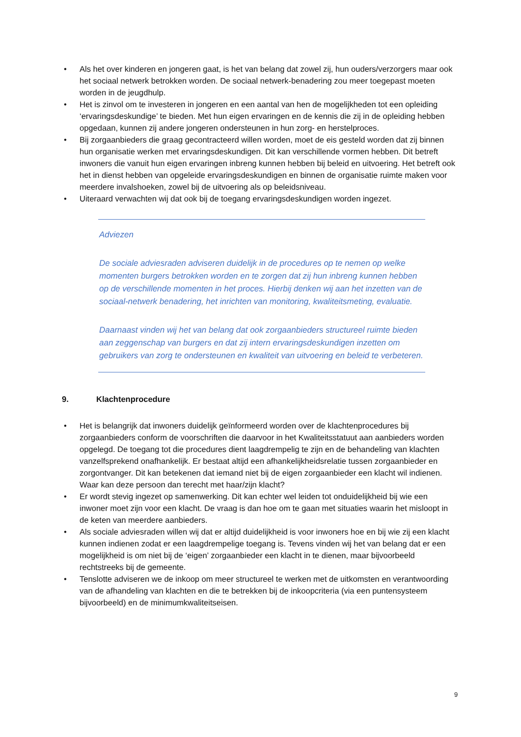• Als het over kinderen en jongeren gaat, is het van belang dat zowel zij, hun ouders/verzorgers maar ook het sociaal netwerk betrokken worden. De sociaal netwerk-benadering zou meer toegepast moeten worden in de jeugdhulp.
• Het is zinvol om te investeren in jongeren en een aantal van hen de mogelijkheden tot een opleiding ‘ervaringsdeskundige’ te bieden. Met hun eigen ervaringen en de kennis die zij in de opleiding hebben opgedaan, kunnen zij andere jongeren ondersteunen in hun zorg- en herstelproces.
• Bij zorgaanbieders die graag gecontracteerd willen worden, moet de eis gesteld worden dat zij binnen hun organisatie werken met ervaringsdeskundigen. Dit kan verschillende vormen hebben. Dit betreft inwoners die vanuit hun eigen ervaringen inbreng kunnen hebben bij beleid en uitvoering. Het betreft ook het in dienst hebben van opgeleide ervaringsdeskundigen en binnen de organisatie ruimte maken voor meerdere invalshoeken, zowel bij de uitvoering als op beleidsniveau.
• Uiteraard verwachten wij dat ook bij de toegang ervaringsdeskundigen worden ingezet.
Adviezen
De sociale adviesraden adviseren duidelijk in de procedures op te nemen op welke momenten burgers betrokken worden en te zorgen dat zij hun inbreng kunnen hebben op de verschillende momenten in het proces. Hierbij denken wij aan het inzetten van de sociaal-netwerk benadering, het inrichten van monitoring, kwaliteitsmeting, evaluatie.
Daarnaast vinden wij het van belang dat ook zorgaanbieders structureel ruimte bieden aan zeggenschap van burgers en dat zij intern ervaringsdeskundigen inzetten om gebruikers van zorg te ondersteunen en kwaliteit van uitvoering en beleid te verbeteren.
9. Klachtenprocedure
• Het is belangrijk dat inwoners duidelijk geïnformeerd worden over de klachtenprocedures bij zorgaanbieders conform de voorschriften die daarvoor in het Kwaliteitsstatuut aan aanbieders worden opgelegd. De toegang tot die procedures dient laagdrempelig te zijn en de behandeling van klachten vanzelfsprekend onafhankelijk. Er bestaat altijd een afhankelijkheidsrelatie tussen zorgaanbieder en zorgontvanger. Dit kan betekenen dat iemand niet bij de eigen zorgaanbieder een klacht wil indienen. Waar kan deze persoon dan terecht met haar/zijn klacht?
• Er wordt stevig ingezet op samenwerking. Dit kan echter wel leiden tot onduidelijkheid bij wie een inwoner moet zijn voor een klacht. De vraag is dan hoe om te gaan met situaties waarin het misloopt in de keten van meerdere aanbieders.
• Als sociale adviesraden willen wij dat er altijd duidelijkheid is voor inwoners hoe en bij wie zij een klacht kunnen indienen zodat er een laagdrempelige toegang is. Tevens vinden wij het van belang dat er een mogelijkheid is om niet bij de ‘eigen’ zorgaanbieder een klacht in te dienen, maar bijvoorbeeld rechtstreeks bij de gemeente.
• Tenslotte adviseren we de inkoop om meer structureel te werken met de uitkomsten en verantwoording van de afhandeling van klachten en die te betrekken bij de inkoopcriteria (via een puntensysteem bijvoorbeeld) en de minimumkwaliteitseisen.
9